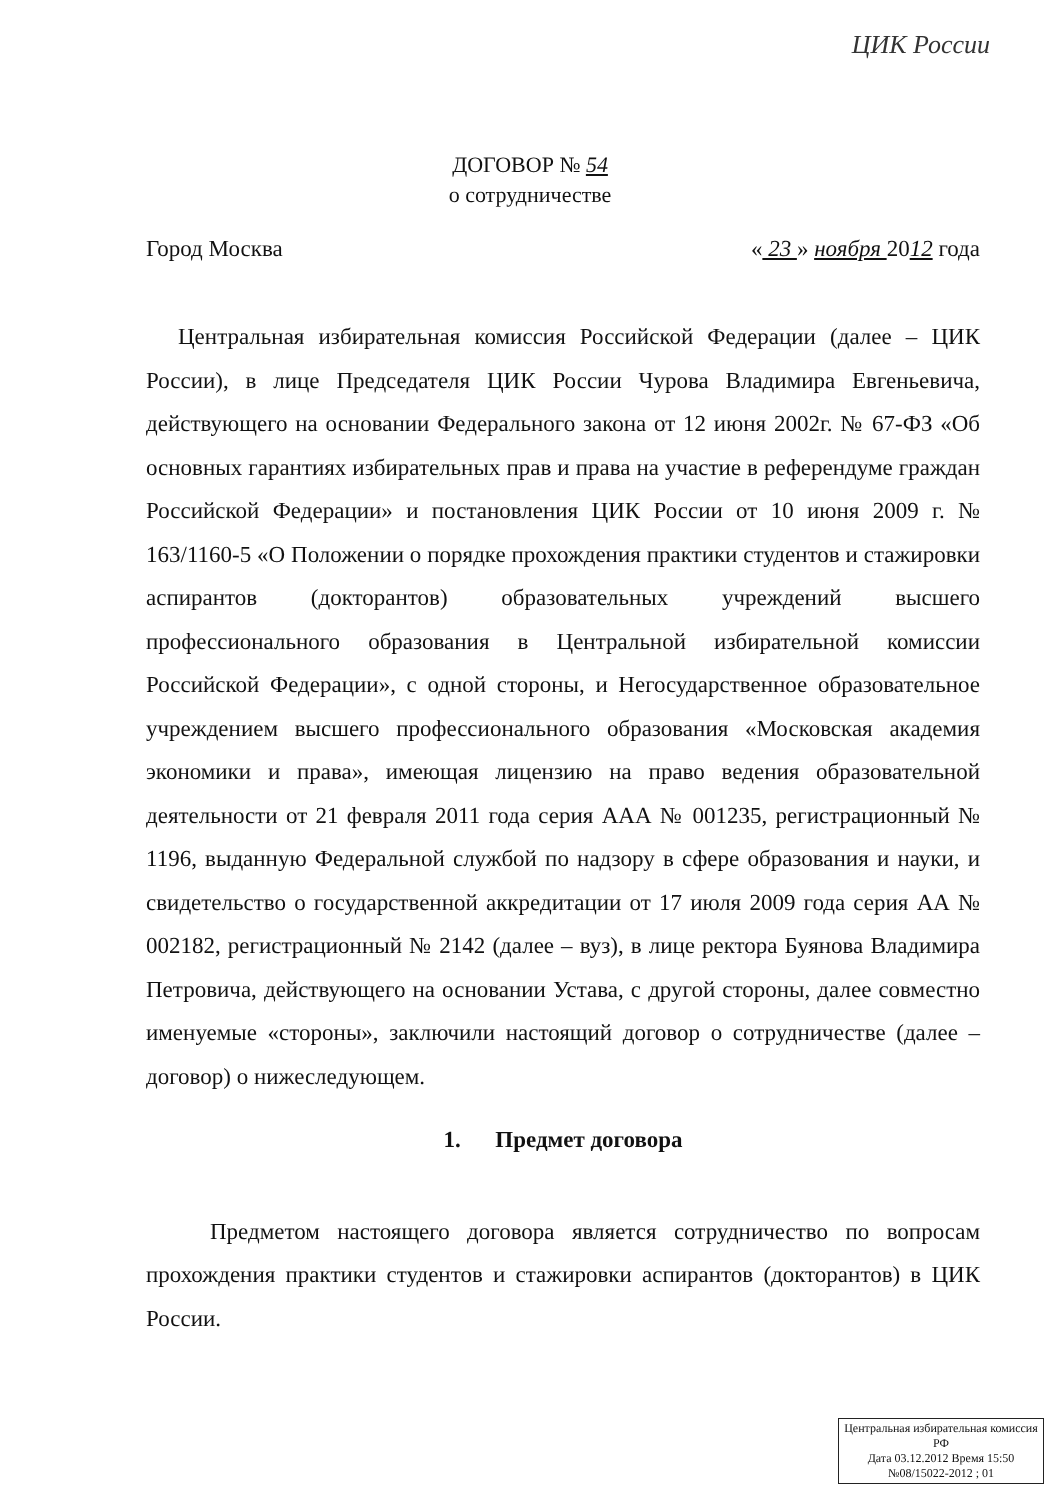ЦИК России
ДОГОВОР № 54
о сотрудничестве
Город Москва « 23 » ноября 2012 года
Центральная избирательная комиссия Российской Федерации (далее – ЦИК России), в лице Председателя ЦИК России Чурова Владимира Евгеньевича, действующего на основании Федерального закона от 12 июня 2002г. № 67-ФЗ «Об основных гарантиях избирательных прав и права на участие в референдуме граждан Российской Федерации» и постановления ЦИК России от 10 июня 2009 г. № 163/1160-5 «О Положении о порядке прохождения практики студентов и стажировки аспирантов (докторантов) образовательных учреждений высшего профессионального образования в Центральной избирательной комиссии Российской Федерации», с одной стороны, и Негосударственное образовательное учреждением высшего профессионального образования «Московская академия экономики и права», имеющая лицензию на право ведения образовательной деятельности от 21 февраля 2011 года серия ААА № 001235, регистрационный № 1196, выданную Федеральной службой по надзору в сфере образования и науки, и свидетельство о государственной аккредитации от 17 июля 2009 года серия АА № 002182, регистрационный № 2142 (далее – вуз), в лице ректора Буянова Владимира Петровича, действующего на основании Устава, с другой стороны, далее совместно именуемые «стороны», заключили настоящий договор о сотрудничестве (далее – договор) о нижеследующем.
1. Предмет договора
Предметом настоящего договора является сотрудничество по вопросам прохождения практики студентов и стажировки аспирантов (докторантов) в ЦИК России.
Центральная избирательная комиссия РФ
Дата 03.12.2012 Время 15:50
№08/15022-2012 ; 01